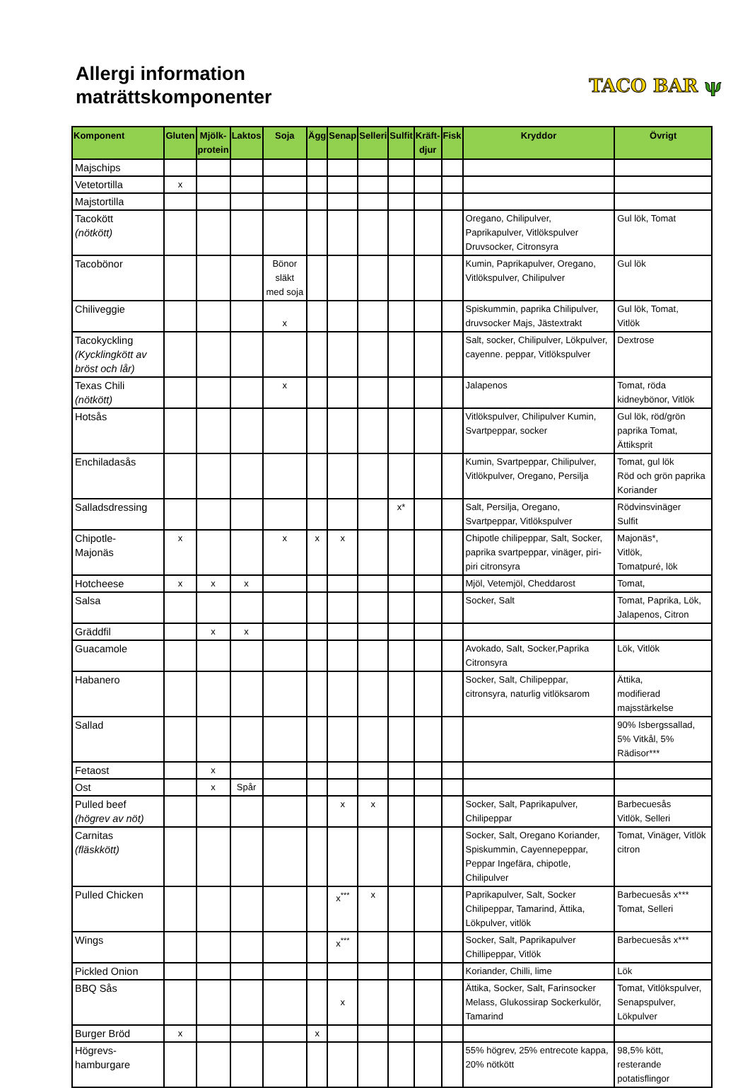Allergi information
maträttskomponenter
TACO BAR ψ
| Komponent | Gluten | Mjölk- protein | Laktos | Soja | Ägg | Senap | Selleri | Sulfit | Kräft- djur | Fisk | Kryddor | Övrigt |
| --- | --- | --- | --- | --- | --- | --- | --- | --- | --- | --- | --- | --- |
| Majschips | | | | | | | | | | | | |
| Vetetortilla | x | | | | | | | | | | | |
| Majstortilla | | | | | | | | | | | | |
| Tacokött (nötkött) | | | | | | | | | | | Oregano, Chilipulver, Paprikapulver, Vitlökspulver Druvsocker, Citronsyra | Gul lök, Tomat |
| Tacobönor | | | | Bönor släkt med soja | | | | | | | Kumin, Paprikapulver, Oregano, Vitlökspulver, Chilipulver | Gul lök |
| Chiliveggie | | | | x | | | | | | | Spiskummin, paprika Chilipulver, druvsocker Majs, Jästextrakt | Gul lök, Tomat, Vitlök |
| Tacokyckling (Kycklingkött av bröst och lår) | | | | | | | | | | | Salt, socker, Chilipulver, Lökpulver, cayenne. peppar, Vitlökspulver | Dextrose |
| Texas Chili (nötkött) | | | | x | | | | | | | Jalapenos | Tomat, röda kidneybönor, Vitlök |
| Hotsås | | | | | | | | | | | Vitlökspulver, Chilipulver Kumin, Svartpeppar, socker | Gul lök, röd/grön paprika Tomat, Ättiksprit |
| Enchiladasås | | | | | | | | | | | Kumin, Svartpeppar, Chilipulver, Vitlökpulver, Oregano, Persilja | Tomat, gul lök Röd och grön paprika Koriander |
| Salladsdressing | | | | | | | | x* | | | Salt, Persilja, Oregano, Svartpeppar, Vitlökspulver | Rödvinsvinäger Sulfit |
| Chipotle- Majonäs | x | | | x | x | x | | | | | Chipotle chilipeppar, Salt, Socker, paprika svartpeppar, vinäger, piri-piri citronsyra | Majonäs*, Vitlök, Tomatpuré, lök |
| Hotcheese | x | x | x | | | | | | | | Mjöl, Vetemjöl, Cheddarost | Tomat, |
| Salsa | | | | | | | | | | | Socker, Salt | Tomat, Paprika, Lök, Jalapenos, Citron |
| Gräddfil | | x | x | | | | | | | | | |
| Guacamole | | | | | | | | | | | Avokado, Salt, Socker,Paprika Citronsyra | Lök, Vitlök |
| Habanero | | | | | | | | | | | Socker, Salt, Chilipeppar, citronsyra, naturlig vitlöksarom | Ättika, modifierad majsstärkelse |
| Sallad | | | | | | | | | | | | 90% Isbergssallad, 5% Vitkål, 5% Rädisor*** |
| Fetaost | | x | | | | | | | | | | |
| Ost | | x | Spår | | | | | | | | | |
| Pulled beef (högrev av nöt) | | | | | | x | x | | | | Socker, Salt, Paprikapulver, Chilipeppar | Barbecuesås Vitlök, Selleri |
| Carnitas (fläskkött) | | | | | | | | | | | Socker, Salt, Oregano Koriander, Spiskummin, Cayennepeppar, Peppar Ingefära, chipotle, Chilipulver | Tomat, Vinäger, Vitlök citron |
| Pulled Chicken | | | | | | x<sup>***</sup> | x | | | | Paprikapulver, Salt, Socker Chilipeppar, Tamarind, Ättika, Lökpulver, vitlök | Barbecuesås x*** Tomat, Selleri |
| Wings | | | | | | x<sup>***</sup> | | | | | Socker, Salt, Paprikapulver Chillipeppar, Vitlök | Barbecuesås x*** |
| Pickled Onion | | | | | | | | | | | Koriander, Chilli, lime | Lök |
| BBQ Sås | | | | | | x | | | | | Ättika, Socker, Salt, Farinsocker Melass, Glukossirap Sockerkulör, Tamarind | Tomat, Vitlökspulver, Senapspulver, Lökpulver |
| Burger Bröd | x | | | | x | | | | | | | |
| Högrevs- hamburgare | | | | | | | | | | | 55% högrev, 25% entrecote kappa, 20% nötkött | 98,5% kött, resterande potatisflingor |